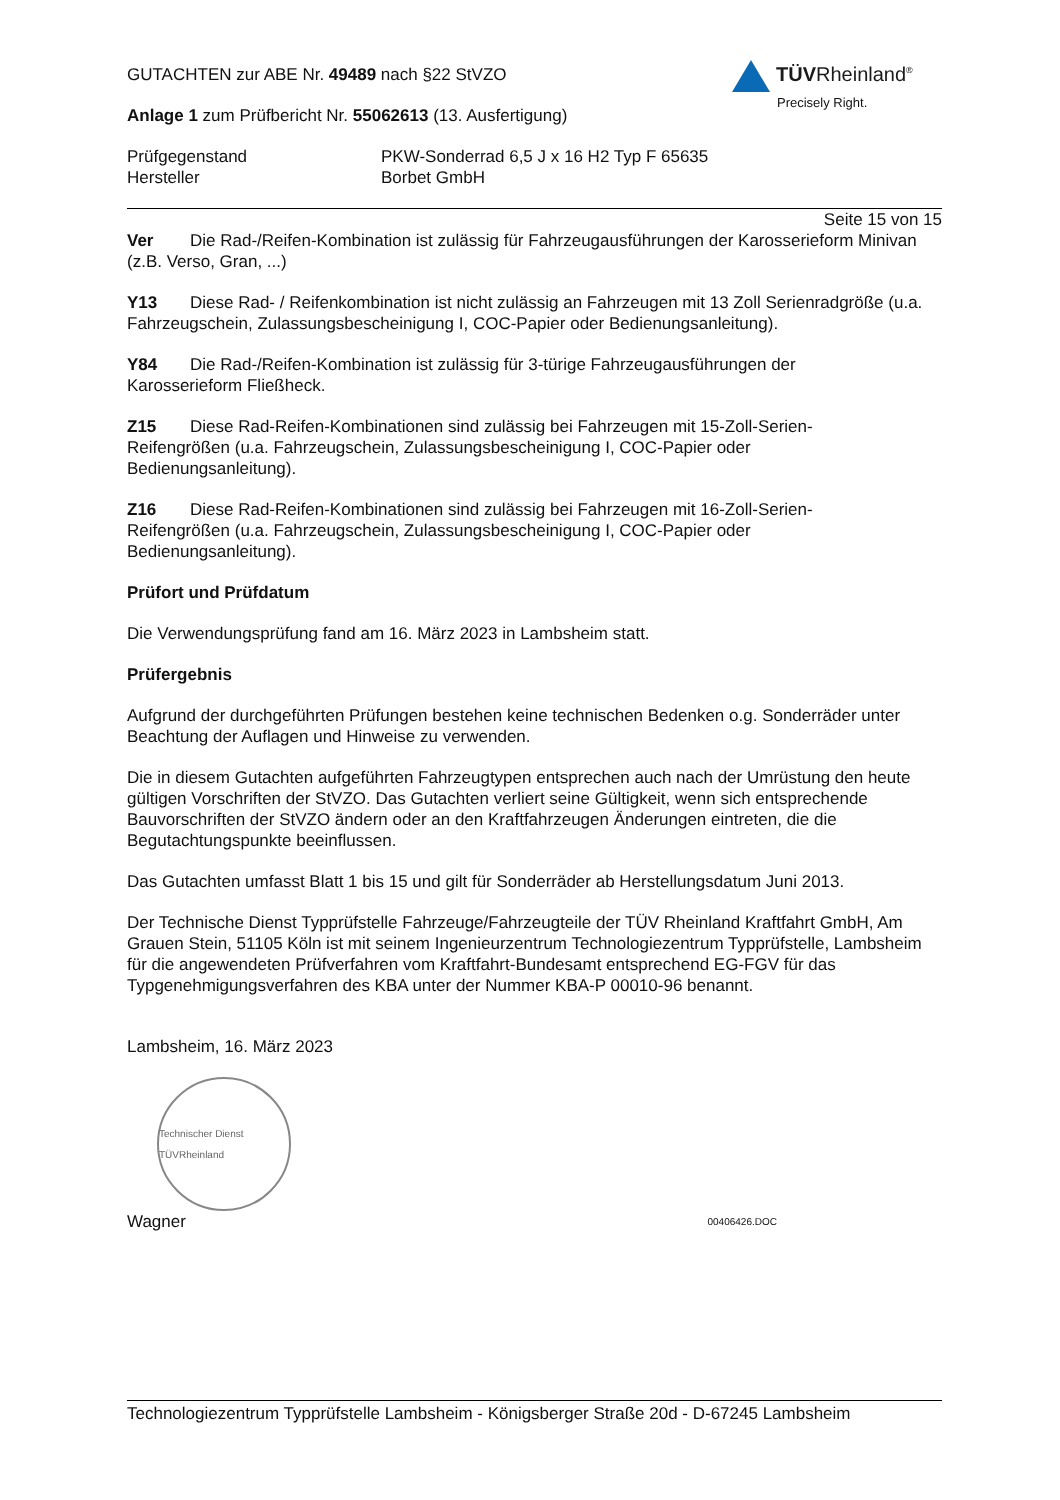TÜVRheinland<sup>®</sup>
Precisely Right.
GUTACHTEN zur ABE Nr. 49489 nach §22 StVZO
Anlage 1 zum Prüfbericht Nr. 55062613 (13. Ausfertigung)
Prüfgegenstand PKW-Sonderrad 6,5 J x 16 H2 Typ F 65635
Hersteller Borbet GmbH
Seite 15 von 15
Ver Die Rad-/Reifen-Kombination ist zulässig für Fahrzeugausführungen der Karosserieform Minivan (z.B. Verso, Gran, ...)
Y13 Diese Rad- / Reifenkombination ist nicht zulässig an Fahrzeugen mit 13 Zoll Serienradgröße (u.a. Fahrzeugschein, Zulassungsbescheinigung I, COC-Papier oder Bedienungsanleitung).
Y84 Die Rad-/Reifen-Kombination ist zulässig für 3-türige Fahrzeugausführungen der
Karosserieform Fließheck.
Z15 Diese Rad-Reifen-Kombinationen sind zulässig bei Fahrzeugen mit 15-Zoll-Serien-
Reifengrößen (u.a. Fahrzeugschein, Zulassungsbescheinigung I, COC-Papier oder
Bedienungsanleitung).
Z16 Diese Rad-Reifen-Kombinationen sind zulässig bei Fahrzeugen mit 16-Zoll-Serien-
Reifengrößen (u.a. Fahrzeugschein, Zulassungsbescheinigung I, COC-Papier oder
Bedienungsanleitung).
Prüfort und Prüfdatum
Die Verwendungsprüfung fand am 16. März 2023 in Lambsheim statt.
Prüfergebnis
Aufgrund der durchgeführten Prüfungen bestehen keine technischen Bedenken o.g. Sonderräder unter Beachtung der Auflagen und Hinweise zu verwenden.
Die in diesem Gutachten aufgeführten Fahrzeugtypen entsprechen auch nach der Umrüstung den heute gültigen Vorschriften der StVZO. Das Gutachten verliert seine Gültigkeit, wenn sich entsprechende Bauvorschriften der StVZO ändern oder an den Kraftfahrzeugen Änderungen eintreten, die die Begutachtungspunkte beeinflussen.
Das Gutachten umfasst Blatt 1 bis 15 und gilt für Sonderräder ab Herstellungsdatum Juni 2013.
Der Technische Dienst Typprüfstelle Fahrzeuge/Fahrzeugteile der TÜV Rheinland Kraftfahrt GmbH, Am Grauen Stein, 51105 Köln ist mit seinem Ingenieurzentrum Technologiezentrum Typprüfstelle, Lambsheim für die angewendeten Prüfverfahren vom Kraftfahrt-Bundesamt entsprechend EG-FGV für das Typgenehmigungsverfahren des KBA unter der Nummer KBA-P 00010-96 benannt.
Lambsheim, 16. März 2023
Technischer Dienst TÜVRheinland
Wagner 00406426.DOC
Technologiezentrum Typprüfstelle Lambsheim - Königsberger Straße 20d - D-67245 Lambsheim